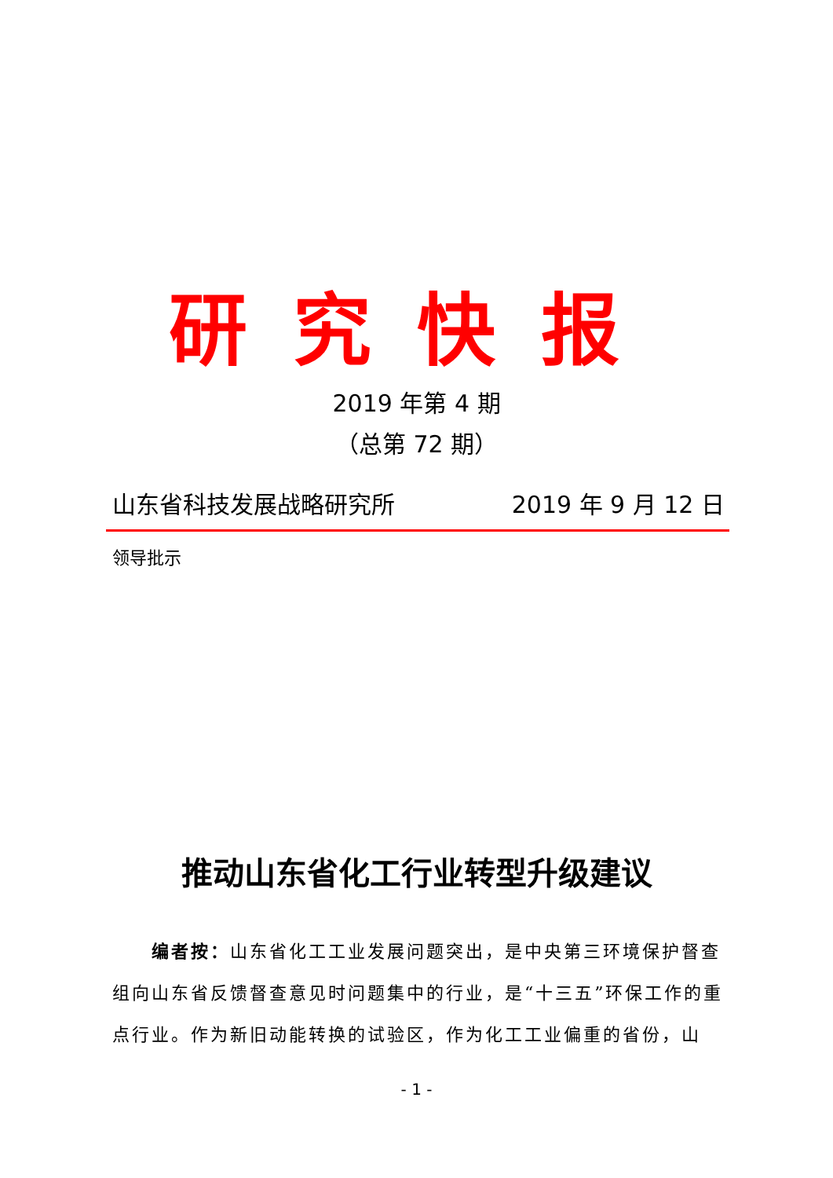研究快报
2019 年第 4 期
（总第 72 期）
山东省科技发展战略研究所 2019 年 9 月 12 日
领导批示
推动山东省化工行业转型升级建议
编者按：山东省化工工业发展问题突出，是中央第三环境保护督查组向山东省反馈督查意见时问题集中的行业，是“十三五”环保工作的重点行业。作为新旧动能转换的试验区，作为化工工业偏重的省份，山
- 1 -